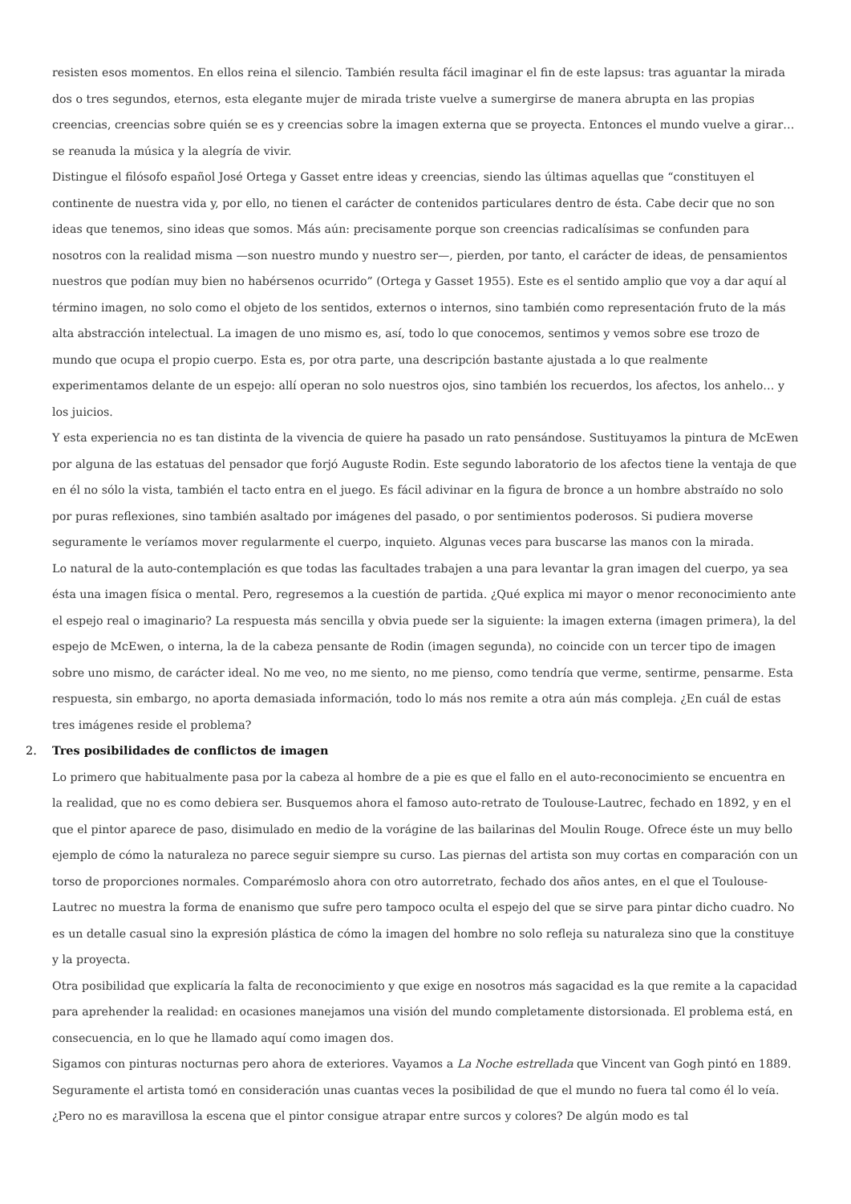resisten esos momentos. En ellos reina el silencio. También resulta fácil imaginar el fin de este lapsus: tras aguantar la mirada dos o tres segundos, eternos, esta elegante mujer de mirada triste vuelve a sumergirse de manera abrupta en las propias creencias, creencias sobre quién se es y creencias sobre la imagen externa que se proyecta. Entonces el mundo vuelve a girar… se reanuda la música y la alegría de vivir.
Distingue el filósofo español José Ortega y Gasset entre ideas y creencias, siendo las últimas aquellas que “constituyen el continente de nuestra vida y, por ello, no tienen el carácter de contenidos particulares dentro de ésta. Cabe decir que no son ideas que tenemos, sino ideas que somos. Más aún: precisamente porque son creencias radicalísimas se confunden para nosotros con la realidad misma —son nuestro mundo y nuestro ser—, pierden, por tanto, el carácter de ideas, de pensamientos nuestros que podían muy bien no habérsenos ocurrido” (Ortega y Gasset 1955). Este es el sentido amplio que voy a dar aquí al término imagen, no solo como el objeto de los sentidos, externos o internos, sino también como representación fruto de la más alta abstracción intelectual. La imagen de uno mismo es, así, todo lo que conocemos, sentimos y vemos sobre ese trozo de mundo que ocupa el propio cuerpo. Esta es, por otra parte, una descripción bastante ajustada a lo que realmente experimentamos delante de un espejo: allí operan no solo nuestros ojos, sino también los recuerdos, los afectos, los anhelo… y los juicios.
Y esta experiencia no es tan distinta de la vivencia de quiere ha pasado un rato pensándose. Sustituyamos la pintura de McEwen por alguna de las estatuas del pensador que forjó Auguste Rodin. Este segundo laboratorio de los afectos tiene la ventaja de que en él no sólo la vista, también el tacto entra en el juego. Es fácil adivinar en la figura de bronce a un hombre abstraído no solo por puras reflexiones, sino también asaltado por imágenes del pasado, o por sentimientos poderosos. Si pudiera moverse seguramente le veríamos mover regularmente el cuerpo, inquieto. Algunas veces para buscarse las manos con la mirada.
Lo natural de la auto-contemplación es que todas las facultades trabajen a una para levantar la gran imagen del cuerpo, ya sea ésta una imagen física o mental. Pero, regresemos a la cuestión de partida. ¿Qué explica mi mayor o menor reconocimiento ante el espejo real o imaginario? La respuesta más sencilla y obvia puede ser la siguiente: la imagen externa (imagen primera), la del espejo de McEwen, o interna, la de la cabeza pensante de Rodin (imagen segunda), no coincide con un tercer tipo de imagen sobre uno mismo, de carácter ideal. No me veo, no me siento, no me pienso, como tendría que verme, sentirme, pensarme. Esta respuesta, sin embargo, no aporta demasiada información, todo lo más nos remite a otra aún más compleja. ¿En cuál de estas tres imágenes reside el problema?
2. Tres posibilidades de conflictos de imagen
Lo primero que habitualmente pasa por la cabeza al hombre de a pie es que el fallo en el auto-reconocimiento se encuentra en la realidad, que no es como debiera ser. Busquemos ahora el famoso auto-retrato de Toulouse-Lautrec, fechado en 1892, y en el que el pintor aparece de paso, disimulado en medio de la vorágine de las bailarinas del Moulin Rouge. Ofrece éste un muy bello ejemplo de cómo la naturaleza no parece seguir siempre su curso. Las piernas del artista son muy cortas en comparación con un torso de proporciones normales. Comparémoslo ahora con otro autorretrato, fechado dos años antes, en el que el Toulouse-Lautrec no muestra la forma de enanismo que sufre pero tampoco oculta el espejo del que se sirve para pintar dicho cuadro. No es un detalle casual sino la expresión plástica de cómo la imagen del hombre no solo refleja su naturaleza sino que la constituye y la proyecta.
Otra posibilidad que explicaría la falta de reconocimiento y que exige en nosotros más sagacidad es la que remite a la capacidad para aprehender la realidad: en ocasiones manejamos una visión del mundo completamente distorsionada. El problema está, en consecuencia, en lo que he llamado aquí como imagen dos.
Sigamos con pinturas nocturnas pero ahora de exteriores. Vayamos a La Noche estrellada que Vincent van Gogh pintó en 1889. Seguramente el artista tomó en consideración unas cuantas veces la posibilidad de que el mundo no fuera tal como él lo veía. ¿Pero no es maravillosa la escena que el pintor consigue atrapar entre surcos y colores? De algún modo es tal